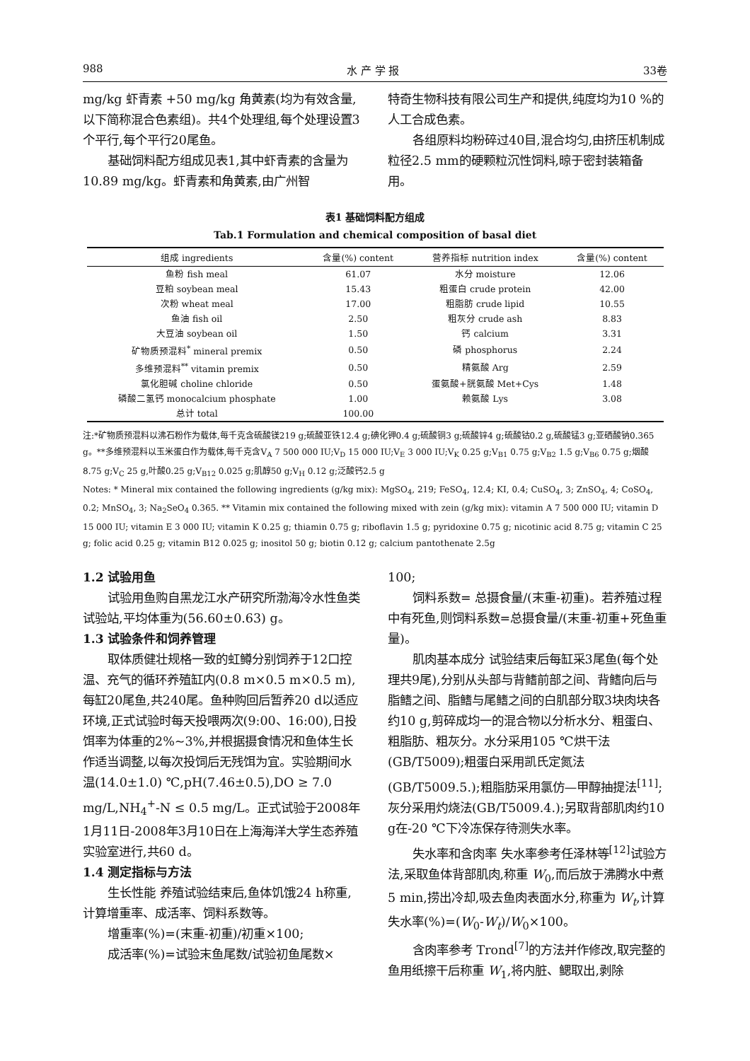988 水 产 学 报 33卷
mg/kg 虾青素 +50 mg/kg 角黄素(均为有效含量,以下简称混合色素组)。共4个处理组,每个处理设置3个平行,每个平行20尾鱼。
基础饲料配方组成见表1,其中虾青素的含量为10.89 mg/kg。虾青素和角黄素,由广州智
特奇生物科技有限公司生产和提供,纯度均为10 %的人工合成色素。
各组原料均粉碎过40目,混合均匀,由挤压机制成粒径2.5 mm的硬颗粒沉性饲料,晾于密封装箱备用。
表1 基础饲料配方组成
Tab.1 Formulation and chemical composition of basal diet
| 组成 ingredients | 含量(%) content | 营养指标 nutrition index | 含量(%) content |
| --- | --- | --- | --- |
| 鱼粉 fish meal | 61.07 | 水分 moisture | 12.06 |
| 豆粕 soybean meal | 15.43 | 粗蛋白 crude protein | 42.00 |
| 次粉 wheat meal | 17.00 | 粗脂肪 crude lipid | 10.55 |
| 鱼油 fish oil | 2.50 | 粗灰分 crude ash | 8.83 |
| 大豆油 soybean oil | 1.50 | 钙 calcium | 3.31 |
| 矿物质预混料<sup>*</sup> mineral premix | 0.50 | 磷 phosphorus | 2.24 |
| 多维预混料<sup>**</sup> vitamin premix | 0.50 | 精氨酸 Arg | 2.59 |
| 氯化胆碱 choline chloride | 0.50 | 蛋氨酸+胱氨酸 Met+Cys | 1.48 |
| 磷酸二氢钙 monocalcium phosphate | 1.00 | 赖氨酸 Lys | 3.08 |
| 总计 total | 100.00 | | |
注:*矿物质预混料以沸石粉作为载体,每千克含硫酸镁219 g;硫酸亚铁12.4 g;碘化钾0.4 g;硫酸铜3 g;硫酸锌4 g;硫酸钴0.2 g,硫酸锰3 g;亚硒酸钠0.365 g。**多维预混料以玉米蛋白作为载体,每千克含V<sub>A</sub> 7 500 000 IU;V<sub>D</sub> 15 000 IU;V<sub>E</sub> 3 000 IU;V<sub>K</sub> 0.25 g;V<sub>B1</sub> 0.75 g;V<sub>B2</sub> 1.5 g;V<sub>B6</sub> 0.75 g;烟酸8.75 g;V<sub>C</sub> 25 g,叶酸0.25 g;V<sub>B12</sub> 0.025 g;肌醇50 g;V<sub>H</sub> 0.12 g;泛酸钙2.5 g
Notes: * Mineral mix contained the following ingredients (g/kg mix): MgSO<sub>4</sub>, 219; FeSO<sub>4</sub>, 12.4; KI, 0.4; CuSO<sub>4</sub>, 3; ZnSO<sub>4</sub>, 4; CoSO<sub>4</sub>, 0.2; MnSO<sub>4</sub>, 3; Na<sub>2</sub>SeO<sub>4</sub> 0.365. ** Vitamin mix contained the following mixed with zein (g/kg mix): vitamin A 7 500 000 IU; vitamin D 15 000 IU; vitamin E 3 000 IU; vitamin K 0.25 g; thiamin 0.75 g; riboflavin 1.5 g; pyridoxine 0.75 g; nicotinic acid 8.75 g; vitamin C 25 g; folic acid 0.25 g; vitamin B12 0.025 g; inositol 50 g; biotin 0.12 g; calcium pantothenate 2.5g
1.2 试验用鱼
试验用鱼购自黑龙江水产研究所渤海冷水性鱼类试验站,平均体重为(56.60±0.63) g。
1.3 试验条件和饲养管理
取体质健壮规格一致的虹鳟分别饲养于12口控温、充气的循环养殖缸内(0.8 m×0.5 m×0.5 m),每缸20尾鱼,共240尾。鱼种购回后暂养20 d以适应环境,正式试验时每天投喂两次(9:00、16:00),日投饵率为体重的2%~3%,并根据摄食情况和鱼体生长作适当调整,以每次投饲后无残饵为宜。实验期间水温(14.0±1.0) ℃,pH(7.46±0.5),DO ≥ 7.0 mg/L,NH<sub>4</sub><sup>+</sup>-N ≤ 0.5 mg/L。正式试验于2008年1月11日-2008年3月10日在上海海洋大学生态养殖实验室进行,共60 d。
1.4 测定指标与方法
生长性能 养殖试验结束后,鱼体饥饿24 h称重,计算增重率、成活率、饲料系数等。
增重率(%)=(末重-初重)/初重×100;
成活率(%)=试验末鱼尾数/试验初鱼尾数×
100;
饲料系数= 总摄食量/(末重-初重)。若养殖过程中有死鱼,则饲料系数=总摄食量/(末重-初重+死鱼重量)。
肌肉基本成分 试验结束后每缸采3尾鱼(每个处理共9尾),分别从头部与背鳍前部之间、背鳍向后与脂鳍之间、脂鳍与尾鳍之间的白肌部分取3块肉块各约10 g,剪碎成均一的混合物以分析水分、粗蛋白、粗脂肪、粗灰分。水分采用105 ℃烘干法(GB/T5009);粗蛋白采用凯氏定氮法(GB/T5009.5.);粗脂肪采用氯仿—甲醇抽提法<sup>[11]</sup>;灰分采用灼烧法(GB/T5009.4.);另取背部肌肉约10 g在-20 ℃下冷冻保存待测失水率。
失水率和含肉率 失水率参考任泽林等<sup>[12]</sup>试验方法,采取鱼体背部肌肉,称重 W<sub>0</sub>,而后放于沸腾水中煮5 min,捞出冷却,吸去鱼肉表面水分,称重为 W<sub>t</sub>,计算失水率(%)=(W<sub>0</sub>-W<sub>t</sub>)/W<sub>0</sub>×100。
含肉率参考 Trond<sup>[7]</sup>的方法并作修改,取完整的鱼用纸擦干后称重 W<sub>1</sub>,将内脏、鳃取出,剥除